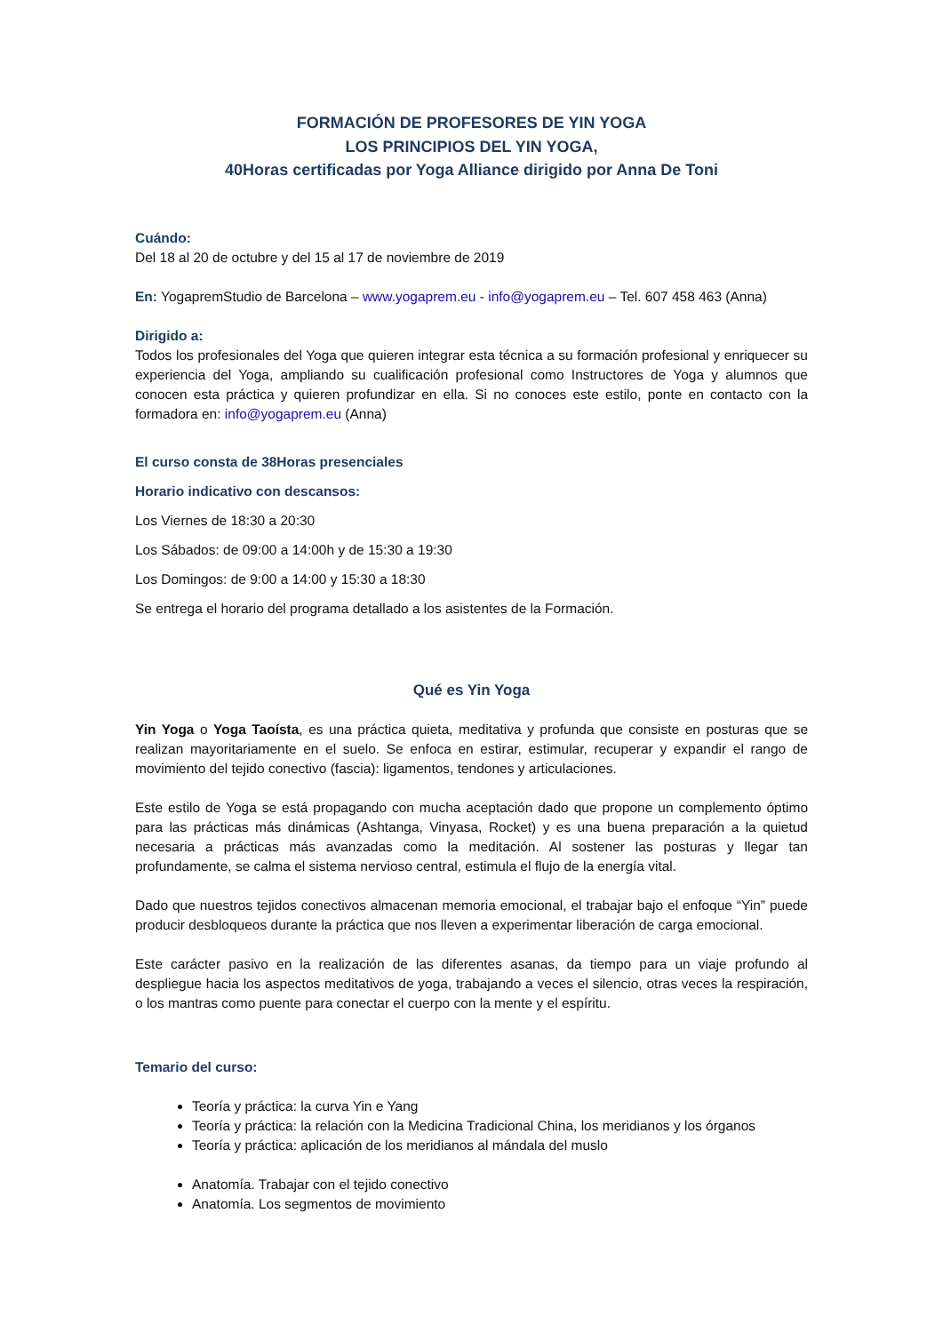FORMACIÓN DE PROFESORES DE YIN YOGA
LOS PRINCIPIOS DEL YIN YOGA,
40Horas certificadas por Yoga Alliance dirigido por Anna De Toni
Cuándo:
Del 18 al 20 de octubre y del 15 al 17 de noviembre de 2019
En: YogapremStudio de Barcelona – www.yogaprem.eu - info@yogaprem.eu – Tel. 607 458 463 (Anna)
Dirigido a:
Todos los profesionales del Yoga que quieren integrar esta técnica a su formación profesional y enriquecer su experiencia del Yoga, ampliando su cualificación profesional como Instructores de Yoga y alumnos que conocen esta práctica y quieren profundizar en ella. Si no conoces este estilo, ponte en contacto con la formadora en: info@yogaprem.eu (Anna)
El curso consta de 38Horas presenciales
Horario indicativo con descansos:
Los Viernes de 18:30 a 20:30
Los Sábados: de 09:00 a 14:00h y de 15:30 a 19:30
Los Domingos: de 9:00 a 14:00 y 15:30 a 18:30
Se entrega el horario del programa detallado a los asistentes de la Formación.
Qué es Yin Yoga
Yin Yoga o Yoga Taoísta, es una práctica quieta, meditativa y profunda que consiste en posturas que se realizan mayoritariamente en el suelo. Se enfoca en estirar, estimular, recuperar y expandir el rango de movimiento del tejido conectivo (fascia): ligamentos, tendones y articulaciones.
Este estilo de Yoga se está propagando con mucha aceptación dado que propone un complemento óptimo para las prácticas más dinámicas (Ashtanga, Vinyasa, Rocket) y es una buena preparación a la quietud necesaria a prácticas más avanzadas como la meditación. Al sostener las posturas y llegar tan profundamente, se calma el sistema nervioso central, estimula el flujo de la energía vital.
Dado que nuestros tejidos conectivos almacenan memoria emocional, el trabajar bajo el enfoque “Yin” puede producir desbloqueos durante la práctica que nos lleven a experimentar liberación de carga emocional.
Este carácter pasivo en la realización de las diferentes asanas, da tiempo para un viaje profundo al despliegue hacia los aspectos meditativos de yoga, trabajando a veces el silencio, otras veces la respiración, o los mantras como puente para conectar el cuerpo con la mente y el espíritu.
Temario del curso:
Teoría y práctica: la curva Yin e Yang
Teoría y práctica: la relación con la Medicina Tradicional China, los meridianos y los órganos
Teoría y práctica: aplicación de los meridianos al mándala del muslo
Anatomía. Trabajar con el tejido conectivo
Anatomía. Los segmentos de movimiento